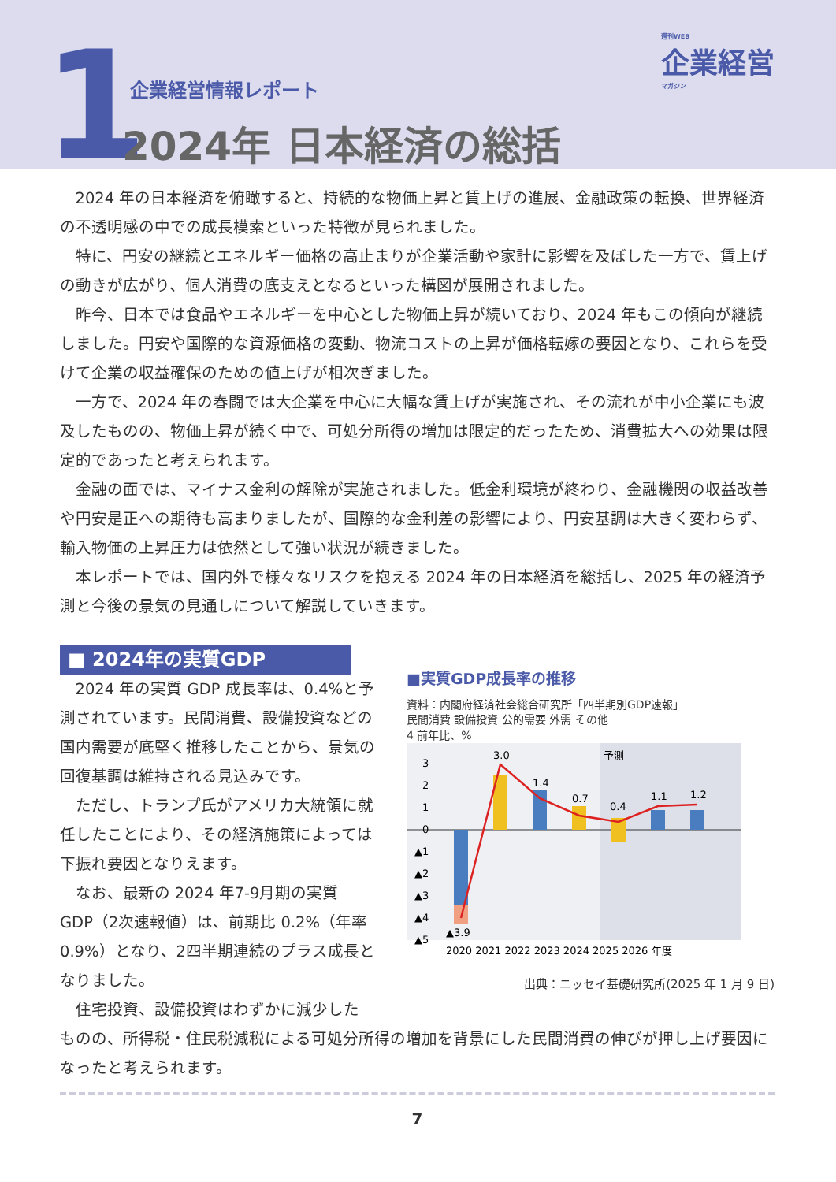1 企業経営情報レポート
2024年 日本経済の総括
週刊WEB
企業経営
マガジン
2024 年の日本経済を俯瞰すると、持続的な物価上昇と賃上げの進展、金融政策の転換、世界経済の不透明感の中での成長模索といった特徴が見られました。
特に、円安の継続とエネルギー価格の高止まりが企業活動や家計に影響を及ぼした一方で、賃上げの動きが広がり、個人消費の底支えとなるといった構図が展開されました。
昨今、日本では食品やエネルギーを中心とした物価上昇が続いており、2024 年もこの傾向が継続しました。円安や国際的な資源価格の変動、物流コストの上昇が価格転嫁の要因となり、これらを受けて企業の収益確保のための値上げが相次ぎました。
一方で、2024 年の春闘では大企業を中心に大幅な賃上げが実施され、その流れが中小企業にも波及したものの、物価上昇が続く中で、可処分所得の増加は限定的だったため、消費拡大への効果は限定的であったと考えられます。
金融の面では、マイナス金利の解除が実施されました。低金利環境が終わり、金融機関の収益改善や円安是正への期待も高まりましたが、国際的な金利差の影響により、円安基調は大きく変わらず、輸入物価の上昇圧力は依然として強い状況が続きました。
本レポートでは、国内外で様々なリスクを抱える 2024 年の日本経済を総括し、2025 年の経済予測と今後の景気の見通しについて解説していきます。
■ 2024年の実質GDP
2024 年の実質 GDP 成長率は、0.4%と予測されています。民間消費、設備投資などの国内需要が底堅く推移したことから、景気の回復基調は維持される見込みです。
ただし、トランプ氏がアメリカ大統領に就任したことにより、その経済施策によっては下振れ要因となりえます。
なお、最新の 2024 年7-9月期の実質 GDP（2次速報値）は、前期比 0.2%（年率 0.9%）となり、2四半期連続のプラス成長となりました。
住宅投資、設備投資はわずかに減少した
■実質GDP成長率の推移
資料：内閣府経済社会総合研究所「四半期別GDP速報」
民間消費 設備投資 公的需要 外需 その他
4 前年比、%
予測
3
2
1
0
▲1
▲2
▲3
▲4
▲5
3.0
1.4
0.7
0.4
1.1
1.2
▲3.9
2020 2021 2022 2023 2024 2025 2026 年度
出典：ニッセイ基礎研究所(2025 年 1 月 9 日)
ものの、所得税・住民税減税による可処分所得の増加を背景にした民間消費の伸びが押し上げ要因になったと考えられます。
7